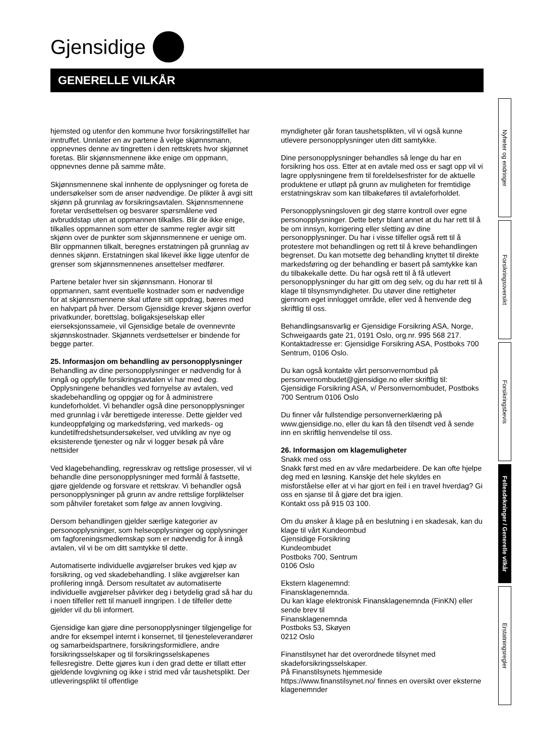Gjensidige
GENERELLE VILKÅR
Nyheter og endringer
Forsikringsoversikt
Forsikringsbevis
Fellesdekninger / Generelle vilkår
Erstatningsregler
hjemsted og utenfor den kommune hvor forsikringstilfellet har inntruffet. Unnlater en av partene å velge skjønnsmann, oppnevnes denne av tingretten i den rettskrets hvor skjønnet foretas. Blir skjønnsmennene ikke enige om oppmann, oppnevnes denne på samme måte.
Skjønnsmennene skal innhente de opplysninger og foreta de undersøkelser som de anser nødvendige. De plikter å avgi sitt skjønn på grunnlag av forsikringsavtalen. Skjønnsmennene foretar verdsettelsen og besvarer spørsmålene ved avbruddstap uten at oppmannen tilkalles. Blir de ikke enige, tilkalles oppmannen som etter de samme regler avgir sitt skjønn over de punkter som skjønnsmennene er uenige om. Blir oppmannen tilkalt, beregnes erstatningen på grunnlag av dennes skjønn. Erstatningen skal likevel ikke ligge utenfor de grenser som skjønnsmennenes ansettelser medfører.
Partene betaler hver sin skjønnsmann. Honorar til oppmannen, samt eventuelle kostnader som er nødvendige for at skjønnsmennene skal utføre sitt oppdrag, bæres med en halvpart på hver. Dersom Gjensidige krever skjønn overfor privatkunder, borettslag, boligaksjeselskap eller eierseksjonssameie, vil Gjensidige betale de ovennevnte skjønnskostnader. Skjønnets verdsettelser er bindende for begge parter.
25. Informasjon om behandling av personopplysninger
Behandling av dine personopplysninger er nødvendig for å inngå og oppfylle forsikringsavtalen vi har med deg. Opplysningene behandles ved fornyelse av avtalen, ved skadebehandling og oppgjør og for å administrere kundeforholdet. Vi behandler også dine personopplysninger med grunnlag i vår berettigede interesse. Dette gjelder ved kundeoppfølging og markedsføring, ved markeds- og kundetilfredshetsundersøkelser, ved utvikling av nye og eksisterende tjenester og når vi logger besøk på våre nettsider
Ved klagebehandling, regresskrav og rettslige prosesser, vil vi behandle dine personopplysninger med formål å fastsette, gjøre gjeldende og forsvare et rettskrav. Vi behandler også personopplysninger på grunn av andre rettslige forpliktelser som påhviler foretaket som følge av annen lovgiving.
Dersom behandlingen gjelder særlige kategorier av personopplysninger, som helseopplysninger og opplysninger om fagforeningsmedlemskap som er nødvendig for å inngå avtalen, vil vi be om ditt samtykke til dette.
Automatiserte individuelle avgjørelser brukes ved kjøp av forsikring, og ved skadebehandling. I slike avgjørelser kan profilering inngå. Dersom resultatet av automatiserte individuelle avgjørelser påvirker deg i betydelig grad så har du i noen tilfeller rett til manuell inngripen. I de tilfeller dette gjelder vil du bli informert.
Gjensidige kan gjøre dine personopplysninger tilgjengelige for andre for eksempel internt i konsernet, til tjenesteleverandører og samarbeidspartnere, forsikringsformidlere, andre forsikringsselskaper og til forsikringsselskapenes fellesregistre. Dette gjøres kun i den grad dette er tillatt etter gjeldende lovgivning og ikke i strid med vår taushetsplikt. Der utleveringsplikt til offentlige
myndigheter går foran taushetsplikten, vil vi også kunne utlevere personopplysninger uten ditt samtykke.
Dine personopplysninger behandles så lenge du har en forsikring hos oss. Etter at en avtale med oss er sagt opp vil vi lagre opplysningene frem til foreldelsesfrister for de aktuelle produktene er utløpt på grunn av muligheten for fremtidige erstatningskrav som kan tilbakeføres til avtaleforholdet.
Personopplysningsloven gir deg større kontroll over egne personopplysninger. Dette betyr blant annet at du har rett til å be om innsyn, korrigering eller sletting av dine personopplysninger. Du har i visse tilfeller også rett til å protestere mot behandlingen og rett til å kreve behandlingen begrenset. Du kan motsette deg behandling knyttet til direkte markedsføring og der behandling er basert på samtykke kan du tilbakekalle dette. Du har også rett til å få utlevert personopplysninger du har gitt om deg selv, og du har rett til å klage til tilsynsmyndigheter. Du utøver dine rettigheter gjennom eget innlogget område, eller ved å henvende deg skriftlig til oss.
Behandlingsansvarlig er Gjensidige Forsikring ASA, Norge, Schweigaards gate 21, 0191 Oslo, org.nr. 995 568 217. Kontaktadresse er: Gjensidige Forsikring ASA, Postboks 700 Sentrum, 0106 Oslo.
Du kan også kontakte vårt personvernombud på personvernombudet@gjensidige.no eller skriftlig til: Gjensidige Forsikring ASA, v/ Personvernombudet, Postboks 700 Sentrum 0106 Oslo
Du finner vår fullstendige personvernerklæring på www.gjensidige.no, eller du kan få den tilsendt ved å sende inn en skriftlig henvendelse til oss.
26. Informasjon om klagemuligheter
Snakk med oss
Snakk først med en av våre medarbeidere. De kan ofte hjelpe deg med en løsning. Kanskje det hele skyldes en misforståelse eller at vi har gjort en feil i en travel hverdag? Gi oss en sjanse til å gjøre det bra igjen.
Kontakt oss på 915 03 100.
Om du ønsker å klage på en beslutning i en skadesak, kan du klage til vårt Kundeombud
Gjensidige Forsikring
Kundeombudet
Postboks 700, Sentrum
0106 Oslo
Ekstern klagenemnd:
Finansklagenemnda.
Du kan klage elektronisk Finansklagenemnda (FinKN) eller sende brev til
Finansklagenemnda
Postboks 53, Skøyen
0212 Oslo
Finanstilsynet har det overordnede tilsynet med skadeforsikringsselskaper.
På Finanstilsynets hjemmeside
https://www.finanstilsynet.no/ finnes en oversikt over eksterne klagenemnder